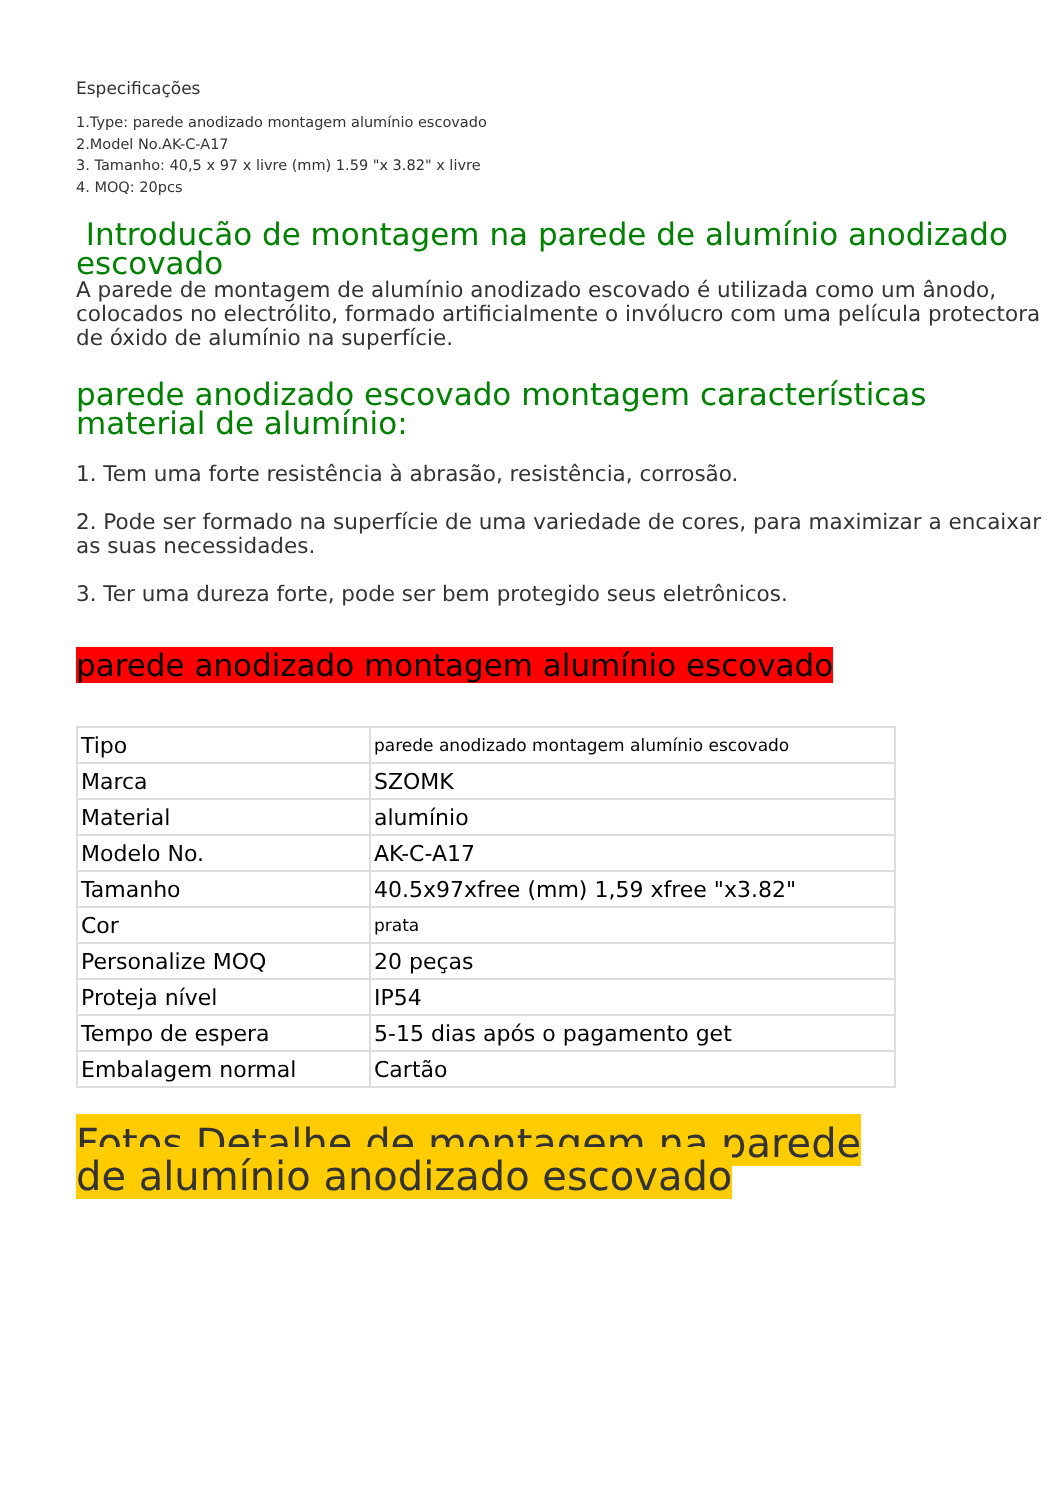Especificações
1.Type: parede anodizado montagem alumínio escovado
2.Model No.AK-C-A17
3. Tamanho: 40,5 x 97 x livre (mm) 1.59 "x 3.82" x livre
4. MOQ: 20pcs
Introducão de montagem na parede de alumínio anodizado escovado
A parede de montagem de alumínio anodizado escovado é utilizada como um ânodo, colocados no electrólito, formado artificialmente o invólucro com uma película protectora de óxido de alumínio na superfície.
parede anodizado escovado montagem características material de alumínio:
1. Tem uma forte resistência à abrasão, resistência, corrosão.
2. Pode ser formado na superfície de uma variedade de cores, para maximizar a encaixar as suas necessidades.
3. Ter uma dureza forte, pode ser bem protegido seus eletrônicos.
parede anodizado montagem alumínio escovado
| Tipo | parede anodizado montagem alumínio escovado |
| Marca | SZOMK |
| Material | alumínio |
| Modelo No. | AK-C-A17 |
| Tamanho | 40.5x97xfree (mm) 1,59 xfree "x3.82" |
| Cor | prata |
| Personalize MOQ | 20 peças |
| Proteja nível | IP54 |
| Tempo de espera | 5-15 dias após o pagamento get |
| Embalagem normal | Cartão |
Fotos Detalhe de montagem na parede de alumínio anodizado escovado